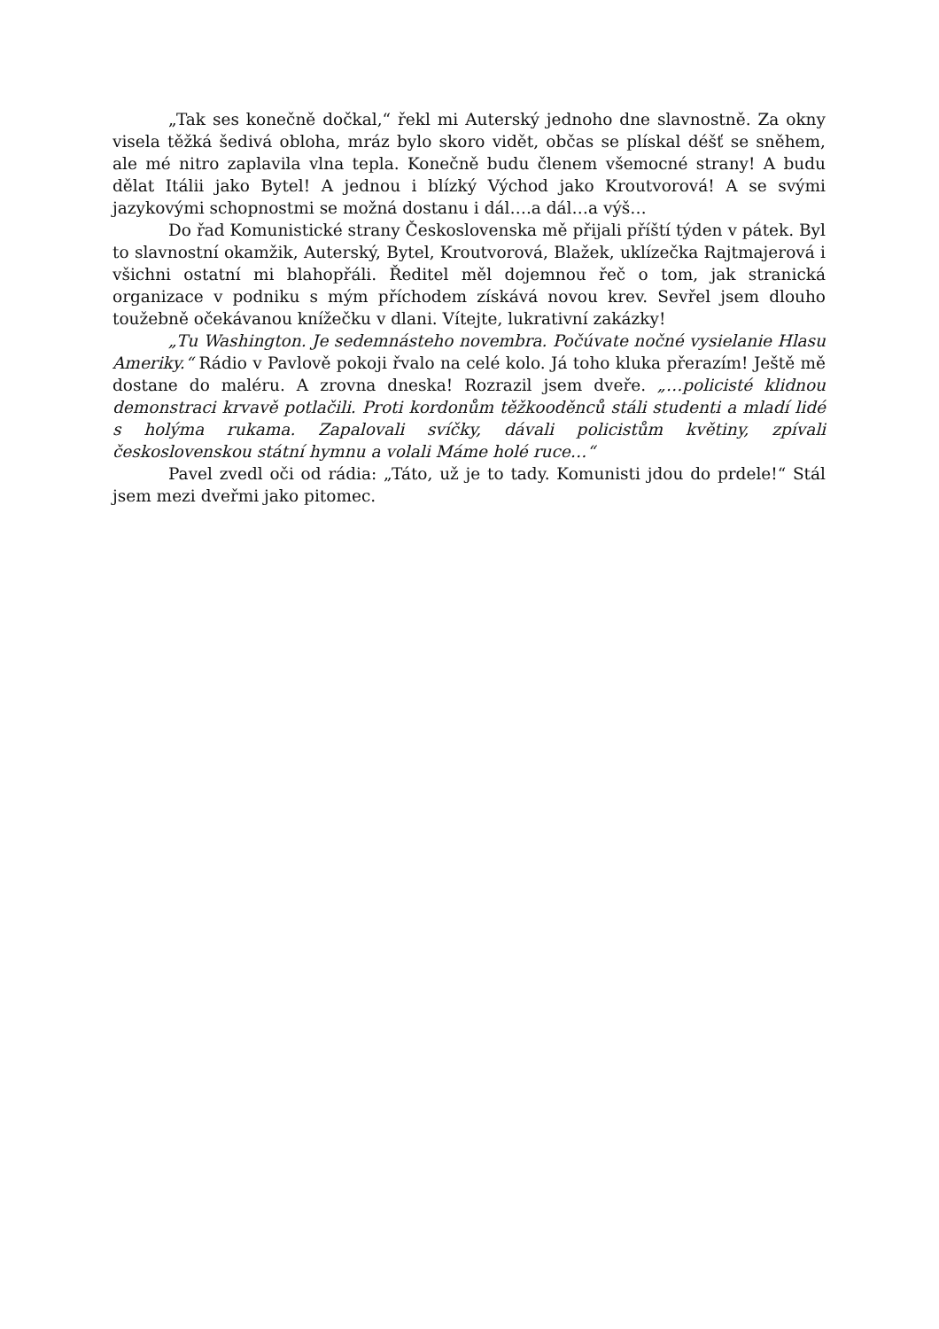„Tak ses konečně dočkal,“ řekl mi Auterský jednoho dne slavnostně. Za okny visela těžká šedivá obloha, mráz bylo skoro vidět, občas se plískal déšť se sněhem, ale mé nitro zaplavila vlna tepla. Konečně budu členem všemocné strany! A budu dělat Itálii jako Bytel! A jednou i blízký Východ jako Kroutvorová! A se svými jazykovými schopnostmi se možná dostanu i dál….a dál…a výš…
Do řad Komunistické strany Československa mě přijali příští týden v pátek. Byl to slavnostní okamžik, Auterský, Bytel, Kroutvorová, Blažek, uklízečka Rajtmajerová i všichni ostatní mi blahopřáli. Ředitel měl dojemnou řeč o tom, jak stranická organizace v podniku s mým příchodem získává novou krev. Sevřel jsem dlouho toužebně očekávanou knížečku v dlani. Vítejte, lukrativní zakázky!
„Tu Washington. Je sedemnásteho novembra. Počúvate nočné vysielanie Hlasu Ameriky.“ Rádio v Pavlově pokoji řvalo na celé kolo. Já toho kluka přerazím! Ještě mě dostane do maléru. A zrovna dneska! Rozrazil jsem dveře. „…policisté klidnou demonstraci krvavě potlačili. Proti kordonům těžkooděnců stáli studenti a mladí lidé s holýma rukama. Zapalovali svíčky, dávali policistům květiny, zpívali československou státní hymnu a volali Máme holé ruce…“
Pavel zvedl oči od rádia: „Táto, už je to tady. Komunisti jdou do prdele!“ Stál jsem mezi dveřmi jako pitomec.